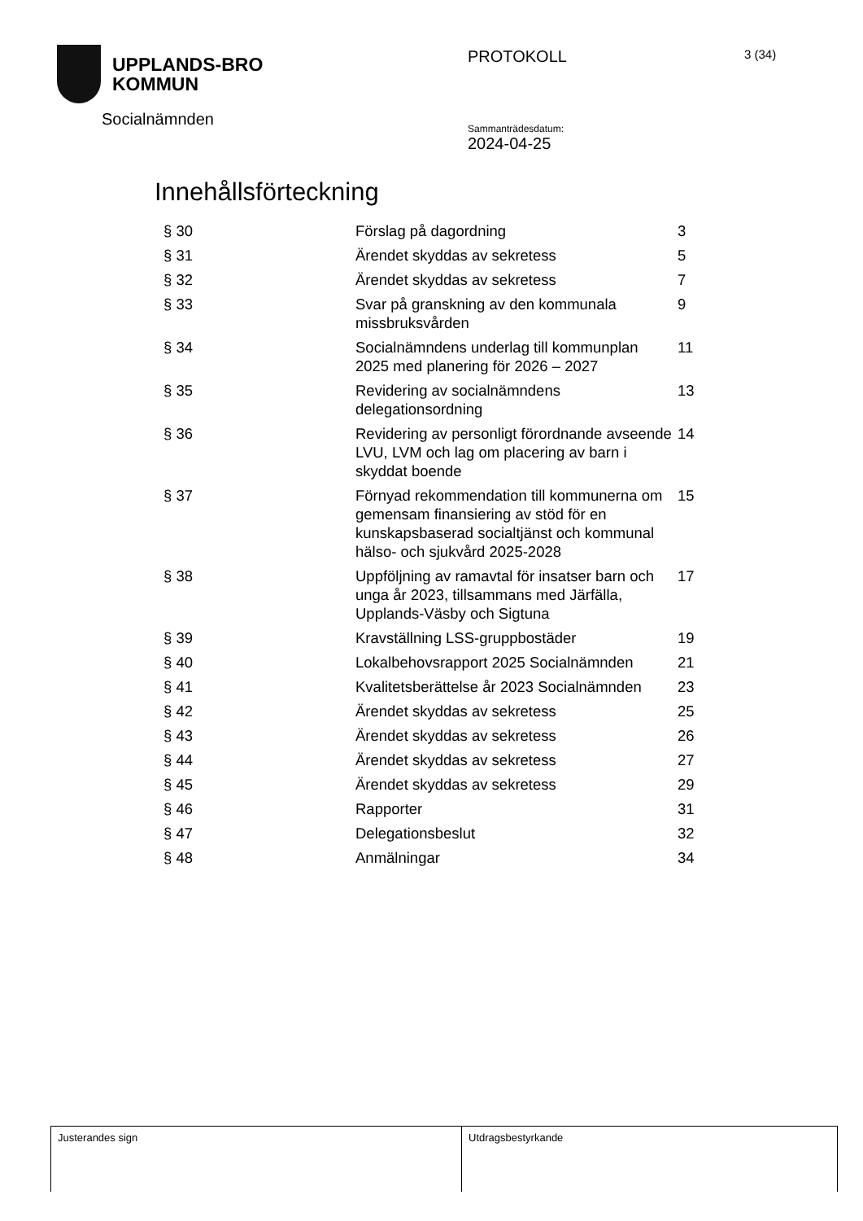UPPLANDS-BRO
KOMMUN
Socialnämnden
PROTOKOLL
Sammanträdesdatum:
2024-04-25
3 (34)
Innehållsförteckning
| § 30 | Förslag på dagordning | 3 |
| § 31 | Ärendet skyddas av sekretess | 5 |
| § 32 | Ärendet skyddas av sekretess | 7 |
| § 33 | Svar på granskning av den kommunala missbruksvården | 9 |
| § 34 | Socialnämndens underlag till kommunplan 2025 med planering för 2026 – 2027 | 11 |
| § 35 | Revidering av socialnämndens delegationsordning | 13 |
| § 36 | Revidering av personligt förordnande avseende LVU, LVM och lag om placering av barn i skyddat boende | 14 |
| § 37 | Förnyad rekommendation till kommunerna om gemensam finansiering av stöd för en kunskapsbaserad socialtjänst och kommunal hälso- och sjukvård 2025-2028 | 15 |
| § 38 | Uppföljning av ramavtal för insatser barn och unga år 2023, tillsammans med Järfälla, Upplands-Väsby och Sigtuna | 17 |
| § 39 | Kravställning LSS-gruppbostäder | 19 |
| § 40 | Lokalbehovsrapport 2025 Socialnämnden | 21 |
| § 41 | Kvalitetsberättelse år 2023 Socialnämnden | 23 |
| § 42 | Ärendet skyddas av sekretess | 25 |
| § 43 | Ärendet skyddas av sekretess | 26 |
| § 44 | Ärendet skyddas av sekretess | 27 |
| § 45 | Ärendet skyddas av sekretess | 29 |
| § 46 | Rapporter | 31 |
| § 47 | Delegationsbeslut | 32 |
| § 48 | Anmälningar | 34 |
Justerandes sign Utdragsbestyrkande